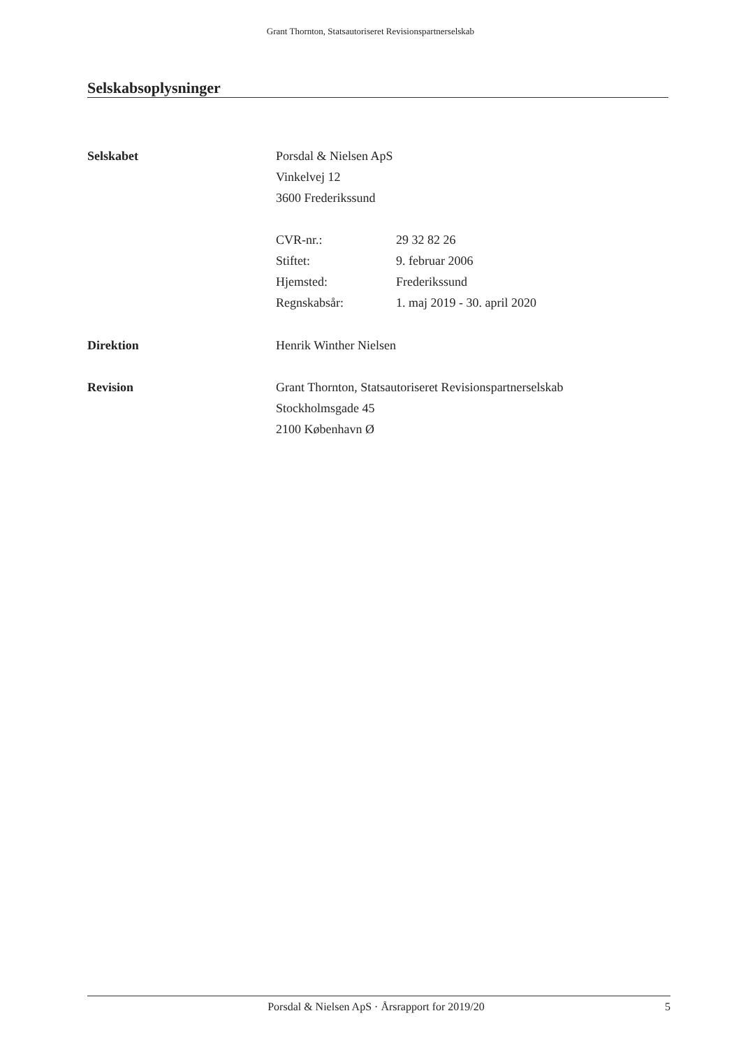Grant Thornton, Statsautoriseret Revisionspartnerselskab
Selskabsoplysninger
Selskabet Porsdal & Nielsen ApS
Vinkelvej 12
3600 Frederikssund
CVR-nr.: 29 32 82 26
Stiftet: 9. februar 2006
Hjemsted: Frederikssund
Regnskabsår: 1. maj 2019 - 30. april 2020
Direktion Henrik Winther Nielsen
Revision Grant Thornton, Statsautoriseret Revisionspartnerselskab
Stockholmsgade 45
2100 København Ø
Porsdal & Nielsen ApS · Årsrapport for 2019/20
5